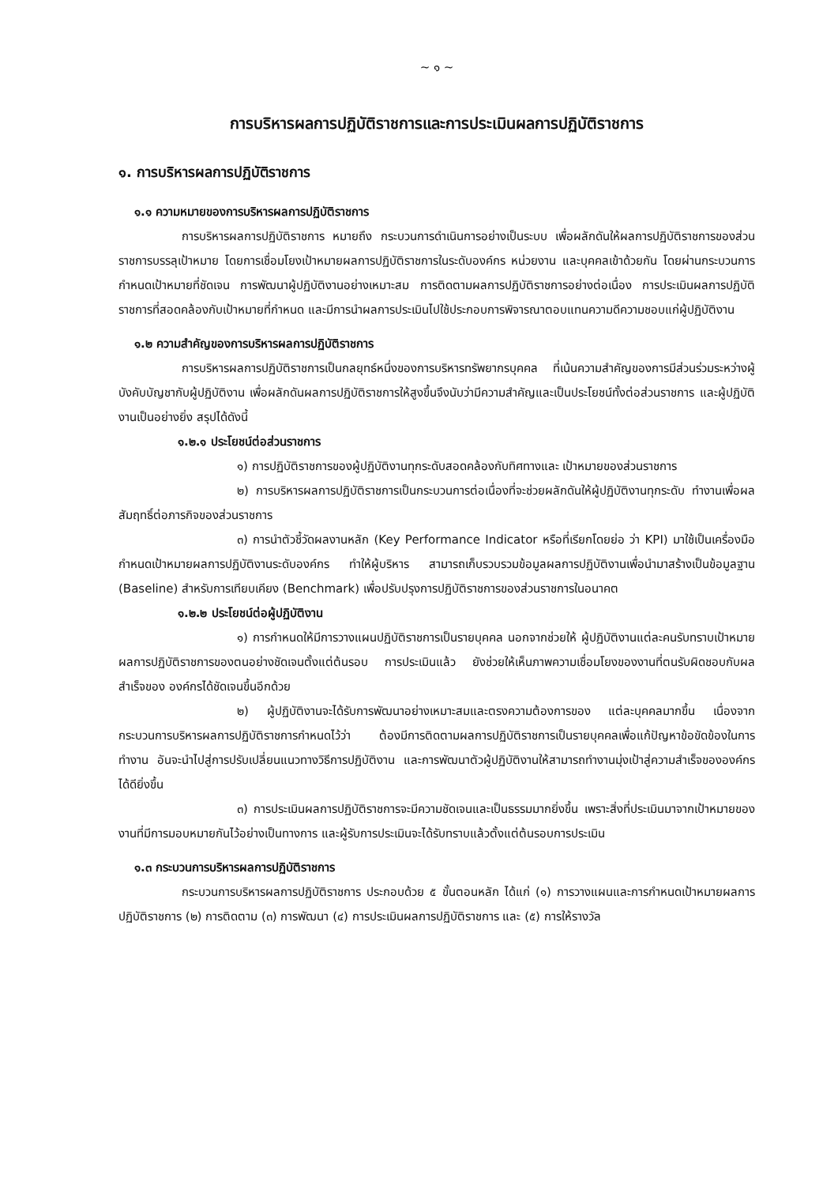~ ๑ ~
การบริหารผลการปฏิบัติราชการและการประเมินผลการปฏิบัติราชการ
๑. การบริหารผลการปฏิบัติราชการ
๑.๑ ความหมายของการบริหารผลการปฏิบัติราชการ
การบริหารผลการปฏิบัติราชการ หมายถึง กระบวนการดำเนินการอย่างเป็นระบบ เพื่อผลักดันให้ผลการปฏิบัติราชการของส่วนราชการบรรลุเป้าหมาย โดยการเชื่อมโยงเป้าหมายผลการปฏิบัติราชการในระดับองค์กร หน่วยงาน และบุคคลเข้าด้วยกัน โดยผ่านกระบวนการกำหนดเป้าหมายที่ชัดเจน การพัฒนาผู้ปฏิบัติงานอย่างเหมาะสม การติดตามผลการปฏิบัติราชการอย่างต่อเนื่อง การประเมินผลการปฏิบัติราชการที่สอดคล้องกับเป้าหมายที่กำหนด และมีการนำผลการประเมินไปใช้ประกอบการพิจารณาตอบแทนความดีความชอบแก่ผู้ปฏิบัติงาน
๑.๒ ความสำคัญของการบริหารผลการปฏิบัติราชการ
การบริหารผลการปฏิบัติราชการเป็นกลยุทธ์หนึ่งของการบริหารทรัพยากรบุคคล ที่เน้นความสำคัญของการมีส่วนร่วมระหว่างผู้บังคับบัญชากับผู้ปฏิบัติงาน เพื่อผลักดันผลการปฏิบัติราชการให้สูงขึ้นจึงนับว่ามีความสำคัญและเป็นประโยชน์ทั้งต่อส่วนราชการ และผู้ปฏิบัติงานเป็นอย่างยิ่ง สรุปได้ดังนี้
๑.๒.๑ ประโยชน์ต่อส่วนราชการ
๑) การปฏิบัติราชการของผู้ปฏิบัติงานทุกระดับสอดคล้องกับทิศทางและ เป้าหมายของส่วนราชการ
๒) การบริหารผลการปฏิบัติราชการเป็นกระบวนการต่อเนื่องที่จะช่วยผลักดันให้ผู้ปฏิบัติงานทุกระดับ ทำงานเพื่อผลสัมฤทธิ์ต่อภารกิจของส่วนราชการ
๓) การนำตัวชี้วัดผลงานหลัก (Key Performance Indicator หรือที่เรียกโดยย่อ ว่า KPI) มาใช้เป็นเครื่องมือกำหนดเป้าหมายผลการปฏิบัติงานระดับองค์กร ทำให้ผู้บริหาร สามารถเก็บรวบรวมข้อมูลผลการปฏิบัติงานเพื่อนำมาสร้างเป็นข้อมูลฐาน (Baseline) สำหรับการเทียบเคียง (Benchmark) เพื่อปรับปรุงการปฏิบัติราชการของส่วนราชการในอนาคต
๑.๒.๒ ประโยชน์ต่อผู้ปฏิบัติงาน
๑) การกำหนดให้มีการวางแผนปฏิบัติราชการเป็นรายบุคคล นอกจากช่วยให้ ผู้ปฏิบัติงานแต่ละคนรับทราบเป้าหมายผลการปฏิบัติราชการของตนอย่างชัดเจนตั้งแต่ต้นรอบ การประเมินแล้ว ยังช่วยให้เห็นภาพความเชื่อมโยงของงานที่ตนรับผิดชอบกับผลสำเร็จของ องค์กรได้ชัดเจนขึ้นอีกด้วย
๒) ผู้ปฏิบัติงานจะได้รับการพัฒนาอย่างเหมาะสมและตรงความต้องการของ แต่ละบุคคลมากขึ้น เนื่องจากกระบวนการบริหารผลการปฏิบัติราชการกำหนดไว้ว่า ต้องมีการติดตามผลการปฏิบัติราชการเป็นรายบุคคลเพื่อแก้ปัญหาข้อขัดข้องในการทำงาน อันจะนำไปสู่การปรับเปลี่ยนแนวทางวิธีการปฏิบัติงาน และการพัฒนาตัวผู้ปฏิบัติงานให้สามารถทำงานมุ่งเป้าสู่ความสำเร็จขององค์กรได้ดียิ่งขึ้น
๓) การประเมินผลการปฏิบัติราชการจะมีความชัดเจนและเป็นธรรมมากยิ่งขึ้น เพราะสิ่งที่ประเมินมาจากเป้าหมายของงานที่มีการมอบหมายกันไว้อย่างเป็นทางการ และผู้รับการประเมินจะได้รับทราบแล้วตั้งแต่ต้นรอบการประเมิน
๑.๓ กระบวนการบริหารผลการปฏิบัติราชการ
กระบวนการบริหารผลการปฏิบัติราชการ ประกอบด้วย ๕ ขั้นตอนหลัก ได้แก่ (๑) การวางแผนและการกำหนดเป้าหมายผลการปฏิบัติราชการ (๒) การติดตาม (๓) การพัฒนา (๔) การประเมินผลการปฏิบัติราชการ และ (๕) การให้รางวัล